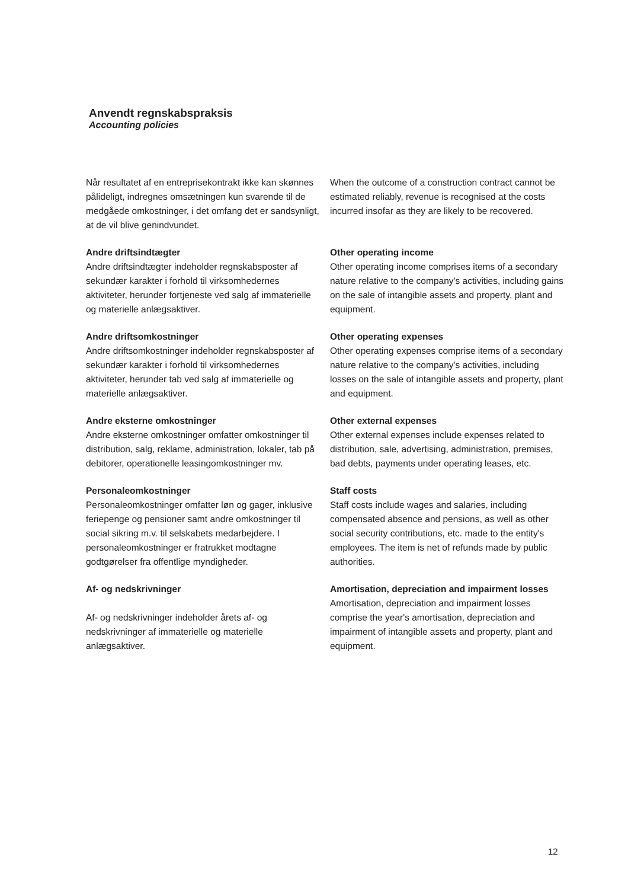Anvendt regnskabspraksis
Accounting policies
Når resultatet af en entreprisekontrakt ikke kan skønnes pålideligt, indregnes omsætningen kun svarende til de medgåede omkostninger, i det omfang det er sandsynligt, at de vil blive genindvundet.
When the outcome of a construction contract cannot be estimated reliably, revenue is recognised at the costs incurred insofar as they are likely to be recovered.
Andre driftsindtægter
Andre driftsindtægter indeholder regnskabsposter af sekundær karakter i forhold til virksomhedernes aktiviteter, herunder fortjeneste ved salg af immaterielle og materielle anlægsaktiver.
Other operating income
Other operating income comprises items of a secondary nature relative to the company's activities, including gains on the sale of intangible assets and property, plant and equipment.
Andre driftsomkostninger
Andre driftsomkostninger indeholder regnskabsposter af sekundær karakter i forhold til virksomhedernes aktiviteter, herunder tab ved salg af immaterielle og materielle anlægsaktiver.
Other operating expenses
Other operating expenses comprise items of a secondary nature relative to the company's activities, including losses on the sale of intangible assets and property, plant and equipment.
Andre eksterne omkostninger
Andre eksterne omkostninger omfatter omkostninger til distribution, salg, reklame, administration, lokaler, tab på debitorer, operationelle leasingomkostninger mv.
Other external expenses
Other external expenses include expenses related to distribution, sale, advertising, administration, premises, bad debts, payments under operating leases, etc.
Personaleomkostninger
Personaleomkostninger omfatter løn og gager, inklusive feriepenge og pensioner samt andre omkostninger til social sikring m.v. til selskabets medarbejdere. I personaleomkostninger er fratrukket modtagne godtgørelser fra offentlige myndigheder.
Staff costs
Staff costs include wages and salaries, including compensated absence and pensions, as well as other social security contributions, etc. made to the entity's employees. The item is net of refunds made by public authorities.
Af- og nedskrivninger
Af- og nedskrivninger indeholder årets af- og nedskrivninger af immaterielle og materielle anlægsaktiver.
Amortisation, depreciation and impairment losses
Amortisation, depreciation and impairment losses comprise the year's amortisation, depreciation and impairment of intangible assets and property, plant and equipment.
12